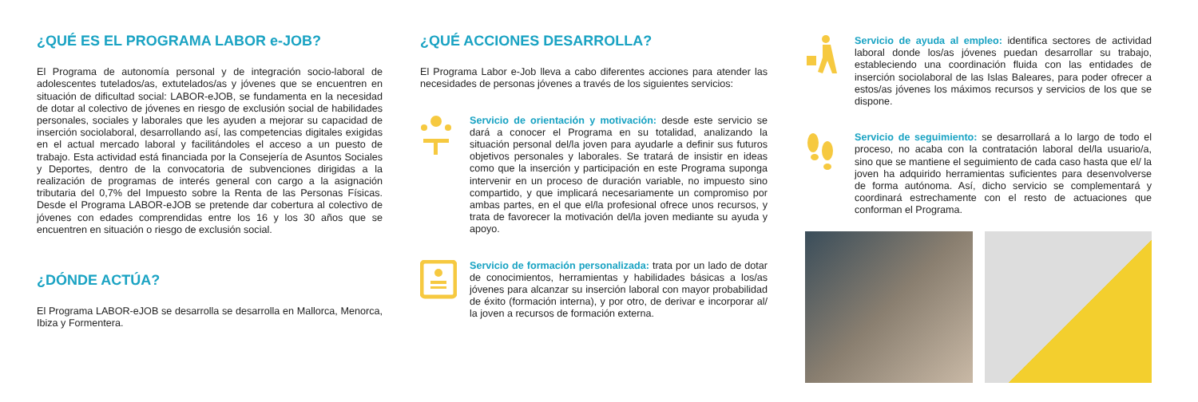¿QUÉ ES EL PROGRAMA LABOR e-JOB?
El Programa de autonomía personal y de integración socio-laboral de adolescentes tutelados/as, extutelados/as y jóvenes que se encuentren en situación de dificultad social: LABOR-eJOB, se fundamenta en la necesidad de dotar al colectivo de jóvenes en riesgo de exclusión social de habilidades personales, sociales y laborales que les ayuden a mejorar su capacidad de inserción sociolaboral, desarrollando así, las competencias digitales exigidas en el actual mercado laboral y facilitándoles el acceso a un puesto de trabajo. Esta actividad está financiada por la Consejería de Asuntos Sociales y Deportes, dentro de la convocatoria de subvenciones dirigidas a la realización de programas de interés general con cargo a la asignación tributaria del 0,7% del Impuesto sobre la Renta de las Personas Físicas. Desde el Programa LABOR-eJOB se pretende dar cobertura al colectivo de jóvenes con edades comprendidas entre los 16 y los 30 años que se encuentren en situación o riesgo de exclusión social.
¿DÓNDE ACTÚA?
El Programa LABOR-eJOB se desarrolla se desarrolla en Mallorca, Menorca, Ibiza y Formentera.
¿QUÉ ACCIONES DESARROLLA?
El Programa Labor e-Job lleva a cabo diferentes acciones para atender las necesidades de personas jóvenes a través de los siguientes servicios:
Servicio de orientación y motivación: desde este servicio se dará a conocer el Programa en su totalidad, analizando la situación personal del/la joven para ayudarle a definir sus futuros objetivos personales y laborales. Se tratará de insistir en ideas como que la inserción y participación en este Programa suponga intervenir en un proceso de duración variable, no impuesto sino compartido, y que implicará necesariamente un compromiso por ambas partes, en el que el/la profesional ofrece unos recursos, y trata de favorecer la motivación del/la joven mediante su ayuda y apoyo.
Servicio de formación personalizada: trata por un lado de dotar de conocimientos, herramientas y habilidades básicas a los/as jóvenes para alcanzar su inserción laboral con mayor probabilidad de éxito (formación interna), y por otro, de derivar e incorporar al/ la joven a recursos de formación externa.
Servicio de ayuda al empleo: identifica sectores de actividad laboral donde los/as jóvenes puedan desarrollar su trabajo, estableciendo una coordinación fluida con las entidades de inserción sociolaboral de las Islas Baleares, para poder ofrecer a estos/as jóvenes los máximos recursos y servicios de los que se dispone.
Servicio de seguimiento: se desarrollará a lo largo de todo el proceso, no acaba con la contratación laboral del/la usuario/a, sino que se mantiene el seguimiento de cada caso hasta que el/ la joven ha adquirido herramientas suficientes para desenvolverse de forma autónoma. Así, dicho servicio se complementará y coordinará estrechamente con el resto de actuaciones que conforman el Programa.